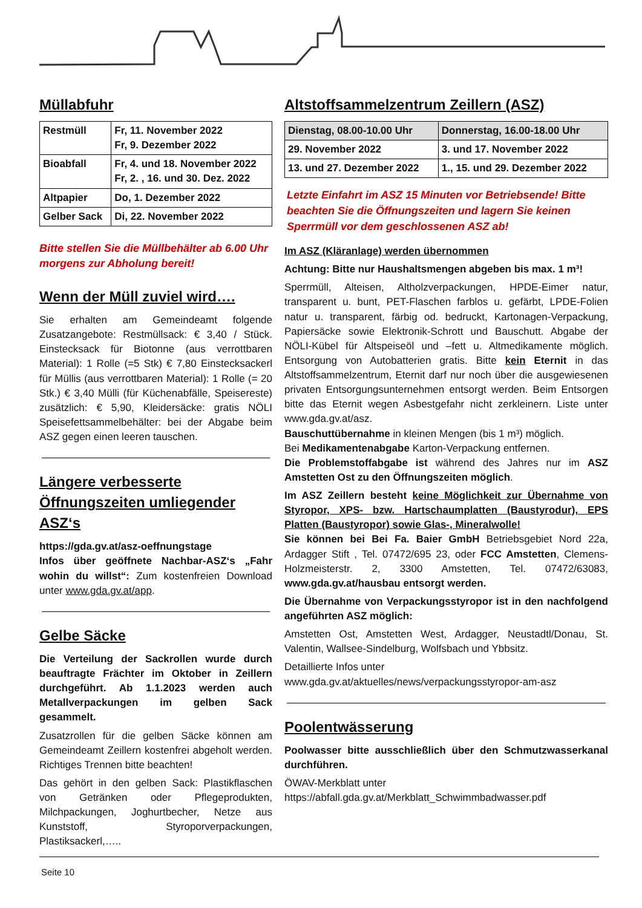Müllabfuhr
| Restmüll | Fr, 11. November 2022 Fr, 9. Dezember 2022 |
| Bioabfall | Fr, 4. und 18. November 2022 Fr, 2. , 16. und 30. Dez. 2022 |
| Altpapier | Do, 1. Dezember 2022 |
| Gelber Sack | Di, 22. November 2022 |
Bitte stellen Sie die Müllbehälter ab 6.00 Uhr morgens zur Abholung bereit!
Wenn der Müll zuviel wird….
Sie erhalten am Gemeindeamt folgende Zusatzangebote: Restmüllsack: € 3,40 / Stück. Einstecksack für Biotonne (aus verrottbaren Material): 1 Rolle (=5 Stk) € 7,80 Einstecksackerl für Müllis (aus verrottbaren Material): 1 Rolle (= 20 Stk.) € 3,40 Mülli (für Küchenabfälle, Speisereste) zusätzlich: € 5,90, Kleidersäcke: gratis NÖLI Speisefettsammelbehälter: bei der Abgabe beim ASZ gegen einen leeren tauschen.
Längere verbesserte Öffnungszeiten umliegender ASZ‘s
https://gda.gv.at/asz-oeffnungstage
Infos über geöffnete Nachbar-ASZ‘s „Fahr wohin du willst“: Zum kostenfreien Download unter www.gda.gv.at/app.
Gelbe Säcke
Die Verteilung der Sackrollen wurde durch beauftragte Frächter im Oktober in Zeillern durchgeführt. Ab 1.1.2023 werden auch Metallverpackungen im gelben Sack gesammelt.
Zusatzrollen für die gelben Säcke können am Gemeindeamt Zeillern kostenfrei abgeholt werden. Richtiges Trennen bitte beachten!
Das gehört in den gelben Sack: Plastikflaschen von Getränken oder Pflegeprodukten, Milchpackungen, Joghurtbecher, Netze aus Kunststoff, Styroporverpackungen, Plastiksackerl,…..
Altstoffsammelzentrum Zeillern (ASZ)
| Dienstag, 08.00-10.00 Uhr | Donnerstag, 16.00-18.00 Uhr |
| --- | --- |
| 29. November 2022 | 3. und 17. November 2022 |
| 13. und 27. Dezember 2022 | 1., 15. und 29. Dezember 2022 |
Letzte Einfahrt im ASZ 15 Minuten vor Betriebsende! Bitte beachten Sie die Öffnungszeiten und lagern Sie keinen Sperrmüll vor dem geschlossenen ASZ ab!
Im ASZ (Kläranlage) werden übernommen
Achtung: Bitte nur Haushaltsmengen abgeben bis max. 1 m³!
Sperrmüll, Alteisen, Altholzverpackungen, HPDE-Eimer natur, transparent u. bunt, PET-Flaschen farblos u. gefärbt, LPDE-Folien natur u. transparent, färbig od. bedruckt, Kartonagen-Verpackung, Papiersäcke sowie Elektronik-Schrott und Bauschutt. Abgabe der NÖLI-Kübel für Altspeiseöl und –fett u. Altmedikamente möglich. Entsorgung von Autobatterien gratis. Bitte kein Eternit in das Altstoffsammelzentrum, Eternit darf nur noch über die ausgewiesenen privaten Entsorgungsunternehmen entsorgt werden. Beim Entsorgen bitte das Eternit wegen Asbestgefahr nicht zerkleinern. Liste unter www.gda.gv.at/asz.
Bauschuttübernahme in kleinen Mengen (bis 1 m³) möglich.
Bei Medikamentenabgabe Karton-Verpackung entfernen.
Die Problemstoffabgabe ist während des Jahres nur im ASZ Amstetten Ost zu den Öffnungszeiten möglich.
Im ASZ Zeillern besteht keine Möglichkeit zur Übernahme von Styropor, XPS- bzw. Hartschaumplatten (Baustyrodur), EPS Platten (Baustyropor) sowie Glas-, Mineralwolle!
Sie können bei Bei Fa. Baier GmbH Betriebsgebiet Nord 22a, Ardagger Stift , Tel. 07472/695 23, oder FCC Amstetten, Clemens-Holzmeisterstr. 2, 3300 Amstetten, Tel. 07472/63083, www.gda.gv.at/hausbau entsorgt werden.
Die Übernahme von Verpackungsstyropor ist in den nachfolgend angeführten ASZ möglich:
Amstetten Ost, Amstetten West, Ardagger, Neustadtl/Donau, St. Valentin, Wallsee-Sindelburg, Wolfsbach und Ybbsitz.
Detaillierte Infos unter
www.gda.gv.at/aktuelles/news/verpackungsstyropor-am-asz
Poolentwässerung
Poolwasser bitte ausschließlich über den Schmutzwasserkanal durchführen.
ÖWAV-Merkblatt unter
https://abfall.gda.gv.at/Merkblatt_Schwimmbadwasser.pdf
Seite 10